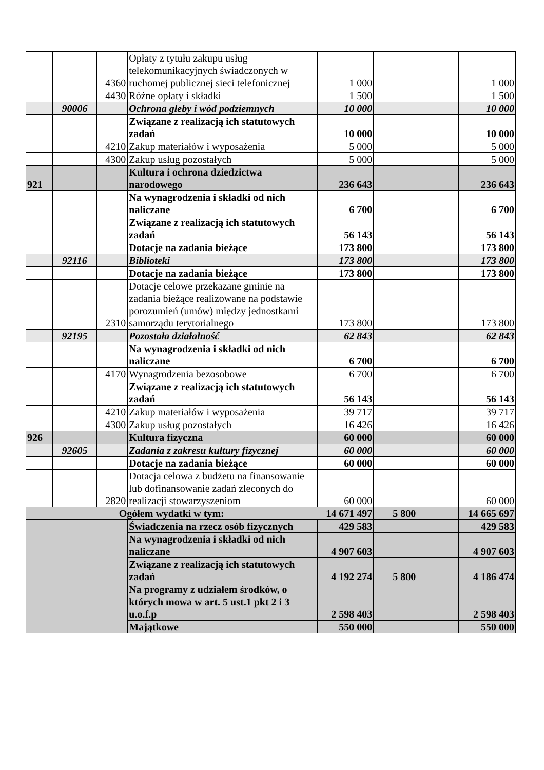| | | 4360 | Opłaty z tytułu zakupu usług telekomunikacyjnych świadczonych w ruchomej publicznej sieci telefonicznej | 1 000 | | | 1 000 |
| | | 4430 | Różne opłaty i składki | 1 500 | | | 1 500 |
| | 90006 | | Ochrona gleby i wód podziemnych | 10 000 | | | 10 000 |
| | | | Związane z realizacją ich statutowych zadań | 10 000 | | | 10 000 |
| | | 4210 | Zakup materiałów i wyposażenia | 5 000 | | | 5 000 |
| | | 4300 | Zakup usług pozostałych | 5 000 | | | 5 000 |
| 921 | | | Kultura i ochrona dziedzictwa narodowego | 236 643 | | | 236 643 |
| | | | Na wynagrodzenia i składki od nich naliczane | 6 700 | | | 6 700 |
| | | | Związane z realizacją ich statutowych zadań | 56 143 | | | 56 143 |
| | | | Dotacje na zadania bieżące | 173 800 | | | 173 800 |
| | 92116 | | Biblioteki | 173 800 | | | 173 800 |
| | | | Dotacje na zadania bieżące | 173 800 | | | 173 800 |
| | | 2310 | Dotacje celowe przekazane gminie na zadania bieżące realizowane na podstawie porozumień (umów) między jednostkami samorządu terytorialnego | 173 800 | | | 173 800 |
| | 92195 | | Pozostała działalność | 62 843 | | | 62 843 |
| | | | Na wynagrodzenia i składki od nich naliczane | 6 700 | | | 6 700 |
| | | 4170 | Wynagrodzenia bezosobowe | 6 700 | | | 6 700 |
| | | | Związane z realizacją ich statutowych zadań | 56 143 | | | 56 143 |
| | | 4210 | Zakup materiałów i wyposażenia | 39 717 | | | 39 717 |
| | | 4300 | Zakup usług pozostałych | 16 426 | | | 16 426 |
| 926 | | | Kultura fizyczna | 60 000 | | | 60 000 |
| | 92605 | | Zadania z zakresu kultury fizycznej | 60 000 | | | 60 000 |
| | | | Dotacje na zadania bieżące | 60 000 | | | 60 000 |
| | | 2820 | Dotacja celowa z budżetu na finansowanie lub dofinansowanie zadań zleconych do realizacji stowarzyszeniom | 60 000 | | | 60 000 |
| Ogółem wydatki w tym: | | | | 14 671 497 | 5 800 | | 14 665 697 |
| | | | Świadczenia na rzecz osób fizycznych | 429 583 | | | 429 583 |
| | | | Na wynagrodzenia i składki od nich naliczane | 4 907 603 | | | 4 907 603 |
| | | | Związane z realizacją ich statutowych zadań | 4 192 274 | 5 800 | | 4 186 474 |
| | | | Na programy z udziałem środków, o których mowa w art. 5 ust.1 pkt 2 i 3 u.o.f.p | 2 598 403 | | | 2 598 403 |
| | | | Majątkowe | 550 000 | | | 550 000 |